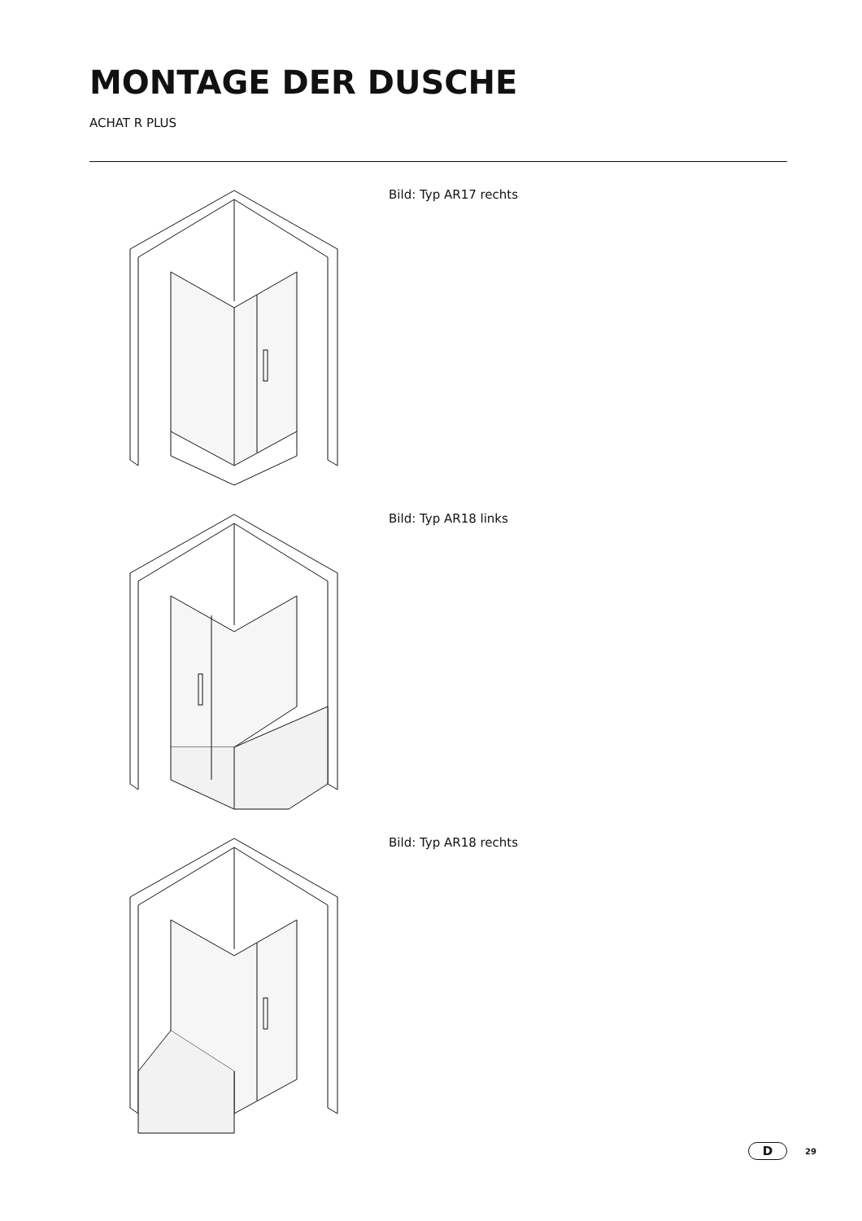MONTAGE DER DUSCHE
ACHAT R PLUS
Bild: Typ AR17 rechts
Bild: Typ AR18 links
Bild: Typ AR18 rechts
D
29